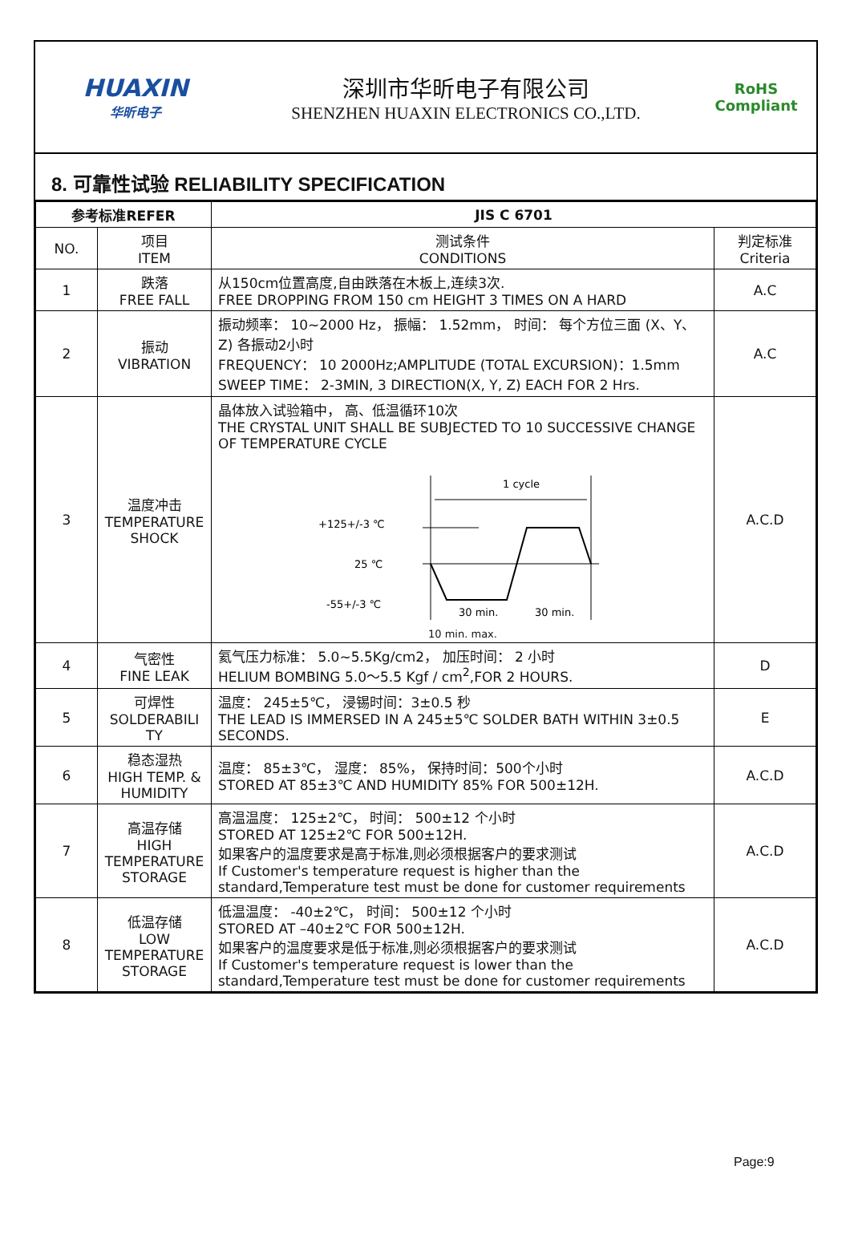HUAXIN
华昕电子
深圳市华昕电子有限公司
SHENZHEN HUAXIN ELECTRONICS CO.,LTD.
RoHS
Compliant
8. 可靠性试验 RELIABILITY SPECIFICATION
| 参考标准REFER | | JIS C 6701 | |
| --- | --- | --- | --- |
| NO. | 项目 ITEM | 测试条件 CONDITIONS | 判定标准 Criteria |
| 1 | 跌落 FREE FALL | 从150cm位置高度,自由跌落在木板上,连续3次. FREE DROPPING FROM 150 cm HEIGHT 3 TIMES ON A HARD | A.C |
| 2 | 振动 VIBRATION | 振动频率： 10~2000 Hz， 振幅： 1.52mm， 时间： 每个方位三面 (X、Y、Z) 各振动2小时 FREQUENCY： 10 2000Hz;AMPLITUDE (TOTAL EXCURSION)：1.5mm SWEEP TIME： 2-3MIN, 3 DIRECTION(X, Y, Z) EACH FOR 2 Hrs. | A.C |
| 3 | 温度冲击 TEMPERATURE SHOCK | 晶体放入试验箱中， 高、低温循环10次 THE CRYSTAL UNIT SHALL BE SUBJECTED TO 10 SUCCESSIVE CHANGE OF TEMPERATURE CYCLE 1 cycle +125+/-3 ℃ 25 ℃ -55+/-3 ℃ 30 min. 30 min. 10 min. max. | A.C.D |
| 4 | 气密性 FINE LEAK | 氦气压力标准： 5.0~5.5Kg/cm2， 加压时间： 2 小时 HELIUM BOMBING 5.0～5.5 Kgf / cm<sup>2</sup>,FOR 2 HOURS. | D |
| 5 | 可焊性 SOLDERABILI TY | 温度： 245±5℃， 浸锡时间：3±0.5 秒 THE LEAD IS IMMERSED IN A 245±5℃ SOLDER BATH WITHIN 3±0.5 SECONDS. | E |
| 6 | 稳态湿热 HIGH TEMP. & HUMIDITY | 温度： 85±3℃， 湿度： 85%， 保持时间：500个小时 STORED AT 85±3℃ AND HUMIDITY 85% FOR 500±12H. | A.C.D |
| 7 | 高温存储 HIGH TEMPERATURE STORAGE | 高温温度： 125±2℃， 时间： 500±12 个小时 STORED AT 125±2℃ FOR 500±12H. 如果客户的温度要求是高于标准,则必须根据客户的要求测试 If Customer's temperature request is higher than the standard,Temperature test must be done for customer requirements | A.C.D |
| 8 | 低温存储 LOW TEMPERATURE STORAGE | 低温温度： -40±2℃， 时间： 500±12 个小时 STORED AT –40±2℃ FOR 500±12H. 如果客户的温度要求是低于标准,则必须根据客户的要求测试 If Customer's temperature request is lower than the standard,Temperature test must be done for customer requirements | A.C.D |
Page:9